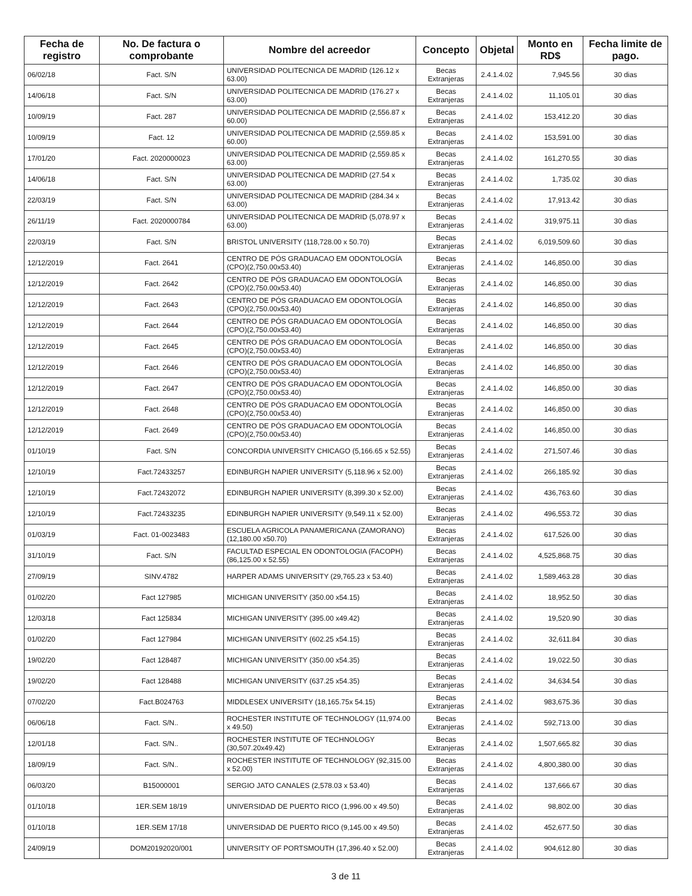| Fecha de registro | No. De factura o comprobante | Nombre del acreedor | Concepto | Objetal | Monto en RD$ | Fecha limite de pago. |
| --- | --- | --- | --- | --- | --- | --- |
| 06/02/18 | Fact. S/N | UNIVERSIDAD POLITECNICA DE MADRID (126.12 x 63.00) | Becas Extranjeras | 2.4.1.4.02 | 7,945.56 | 30 dias |
| 14/06/18 | Fact. S/N | UNIVERSIDAD POLITECNICA DE MADRID (176.27 x 63.00) | Becas Extranjeras | 2.4.1.4.02 | 11,105.01 | 30 dias |
| 10/09/19 | Fact. 287 | UNIVERSIDAD POLITECNICA DE MADRID (2,556.87 x 60.00) | Becas Extranjeras | 2.4.1.4.02 | 153,412.20 | 30 dias |
| 10/09/19 | Fact. 12 | UNIVERSIDAD POLITECNICA DE MADRID (2,559.85 x 60.00) | Becas Extranjeras | 2.4.1.4.02 | 153,591.00 | 30 dias |
| 17/01/20 | Fact. 2020000023 | UNIVERSIDAD POLITECNICA DE MADRID (2,559.85 x 63.00) | Becas Extranjeras | 2.4.1.4.02 | 161,270.55 | 30 dias |
| 14/06/18 | Fact. S/N | UNIVERSIDAD POLITECNICA DE MADRID (27.54 x 63.00) | Becas Extranjeras | 2.4.1.4.02 | 1,735.02 | 30 dias |
| 22/03/19 | Fact. S/N | UNIVERSIDAD POLITECNICA DE MADRID (284.34 x 63.00) | Becas Extranjeras | 2.4.1.4.02 | 17,913.42 | 30 dias |
| 26/11/19 | Fact. 2020000784 | UNIVERSIDAD POLITECNICA DE MADRID (5,078.97 x 63.00) | Becas Extranjeras | 2.4.1.4.02 | 319,975.11 | 30 dias |
| 22/03/19 | Fact. S/N | BRISTOL UNIVERSITY (118,728.00 x 50.70) | Becas Extranjeras | 2.4.1.4.02 | 6,019,509.60 | 30 dias |
| 12/12/2019 | Fact. 2641 | CENTRO DE PÓS GRADUACAO EM ODONTOLOGÍA (CPO)(2,750.00x53.40) | Becas Extranjeras | 2.4.1.4.02 | 146,850.00 | 30 dias |
| 12/12/2019 | Fact. 2642 | CENTRO DE PÓS GRADUACAO EM ODONTOLOGÍA (CPO)(2,750.00x53.40) | Becas Extranjeras | 2.4.1.4.02 | 146,850.00 | 30 dias |
| 12/12/2019 | Fact. 2643 | CENTRO DE PÓS GRADUACAO EM ODONTOLOGÍA (CPO)(2,750.00x53.40) | Becas Extranjeras | 2.4.1.4.02 | 146,850.00 | 30 dias |
| 12/12/2019 | Fact. 2644 | CENTRO DE PÓS GRADUACAO EM ODONTOLOGÍA (CPO)(2,750.00x53.40) | Becas Extranjeras | 2.4.1.4.02 | 146,850.00 | 30 dias |
| 12/12/2019 | Fact. 2645 | CENTRO DE PÓS GRADUACAO EM ODONTOLOGÍA (CPO)(2,750.00x53.40) | Becas Extranjeras | 2.4.1.4.02 | 146,850.00 | 30 dias |
| 12/12/2019 | Fact. 2646 | CENTRO DE PÓS GRADUACAO EM ODONTOLOGÍA (CPO)(2,750.00x53.40) | Becas Extranjeras | 2.4.1.4.02 | 146,850.00 | 30 dias |
| 12/12/2019 | Fact. 2647 | CENTRO DE PÓS GRADUACAO EM ODONTOLOGÍA (CPO)(2,750.00x53.40) | Becas Extranjeras | 2.4.1.4.02 | 146,850.00 | 30 dias |
| 12/12/2019 | Fact. 2648 | CENTRO DE PÓS GRADUACAO EM ODONTOLOGÍA (CPO)(2,750.00x53.40) | Becas Extranjeras | 2.4.1.4.02 | 146,850.00 | 30 dias |
| 12/12/2019 | Fact. 2649 | CENTRO DE PÓS GRADUACAO EM ODONTOLOGÍA (CPO)(2,750.00x53.40) | Becas Extranjeras | 2.4.1.4.02 | 146,850.00 | 30 dias |
| 01/10/19 | Fact. S/N | CONCORDIA UNIVERSITY CHICAGO (5,166.65 x 52.55) | Becas Extranjeras | 2.4.1.4.02 | 271,507.46 | 30 dias |
| 12/10/19 | Fact.72433257 | EDINBURGH NAPIER UNIVERSITY (5,118.96 x 52.00) | Becas Extranjeras | 2.4.1.4.02 | 266,185.92 | 30 dias |
| 12/10/19 | Fact.72432072 | EDINBURGH NAPIER UNIVERSITY (8,399.30 x 52.00) | Becas Extranjeras | 2.4.1.4.02 | 436,763.60 | 30 dias |
| 12/10/19 | Fact.72433235 | EDINBURGH NAPIER UNIVERSITY (9,549.11 x 52.00) | Becas Extranjeras | 2.4.1.4.02 | 496,553.72 | 30 dias |
| 01/03/19 | Fact. 01-0023483 | ESCUELA AGRICOLA PANAMERICANA (ZAMORANO)(12,180.00 x50.70) | Becas Extranjeras | 2.4.1.4.02 | 617,526.00 | 30 dias |
| 31/10/19 | Fact. S/N | FACULTAD ESPECIAL EN ODONTOLOGIA (FACOPH)(86,125.00 x 52.55) | Becas Extranjeras | 2.4.1.4.02 | 4,525,868.75 | 30 dias |
| 27/09/19 | SINV.4782 | HARPER ADAMS UNIVERSITY (29,765.23 x 53.40) | Becas Extranjeras | 2.4.1.4.02 | 1,589,463.28 | 30 dias |
| 01/02/20 | Fact 127985 | MICHIGAN UNIVERSITY (350.00 x54.15) | Becas Extranjeras | 2.4.1.4.02 | 18,952.50 | 30 dias |
| 12/03/18 | Fact 125834 | MICHIGAN UNIVERSITY (395.00 x49.42) | Becas Extranjeras | 2.4.1.4.02 | 19,520.90 | 30 dias |
| 01/02/20 | Fact 127984 | MICHIGAN UNIVERSITY (602.25 x54.15) | Becas Extranjeras | 2.4.1.4.02 | 32,611.84 | 30 dias |
| 19/02/20 | Fact 128487 | MICHIGAN UNIVERSITY (350.00 x54.35) | Becas Extranjeras | 2.4.1.4.02 | 19,022.50 | 30 dias |
| 19/02/20 | Fact 128488 | MICHIGAN UNIVERSITY (637.25 x54.35) | Becas Extranjeras | 2.4.1.4.02 | 34,634.54 | 30 dias |
| 07/02/20 | Fact.B024763 | MIDDLESEX UNIVERSITY (18,165.75x 54.15) | Becas Extranjeras | 2.4.1.4.02 | 983,675.36 | 30 dias |
| 06/06/18 | Fact. S/N.. | ROCHESTER INSTITUTE OF TECHNOLOGY (11,974.00 x 49.50) | Becas Extranjeras | 2.4.1.4.02 | 592,713.00 | 30 dias |
| 12/01/18 | Fact. S/N.. | ROCHESTER INSTITUTE OF TECHNOLOGY (30,507.20x49.42) | Becas Extranjeras | 2.4.1.4.02 | 1,507,665.82 | 30 dias |
| 18/09/19 | Fact. S/N.. | ROCHESTER INSTITUTE OF TECHNOLOGY (92,315.00 x 52.00) | Becas Extranjeras | 2.4.1.4.02 | 4,800,380.00 | 30 dias |
| 06/03/20 | B15000001 | SERGIO JATO CANALES (2,578.03 x 53.40) | Becas Extranjeras | 2.4.1.4.02 | 137,666.67 | 30 dias |
| 01/10/18 | 1ER.SEM 18/19 | UNIVERSIDAD DE PUERTO RICO (1,996.00 x 49.50) | Becas Extranjeras | 2.4.1.4.02 | 98,802.00 | 30 dias |
| 01/10/18 | 1ER.SEM 17/18 | UNIVERSIDAD DE PUERTO RICO (9,145.00 x 49.50) | Becas Extranjeras | 2.4.1.4.02 | 452,677.50 | 30 dias |
| 24/09/19 | DOM20192020/001 | UNIVERSITY OF PORTSMOUTH (17,396.40 x 52.00) | Becas Extranjeras | 2.4.1.4.02 | 904,612.80 | 30 dias |
3 de 11